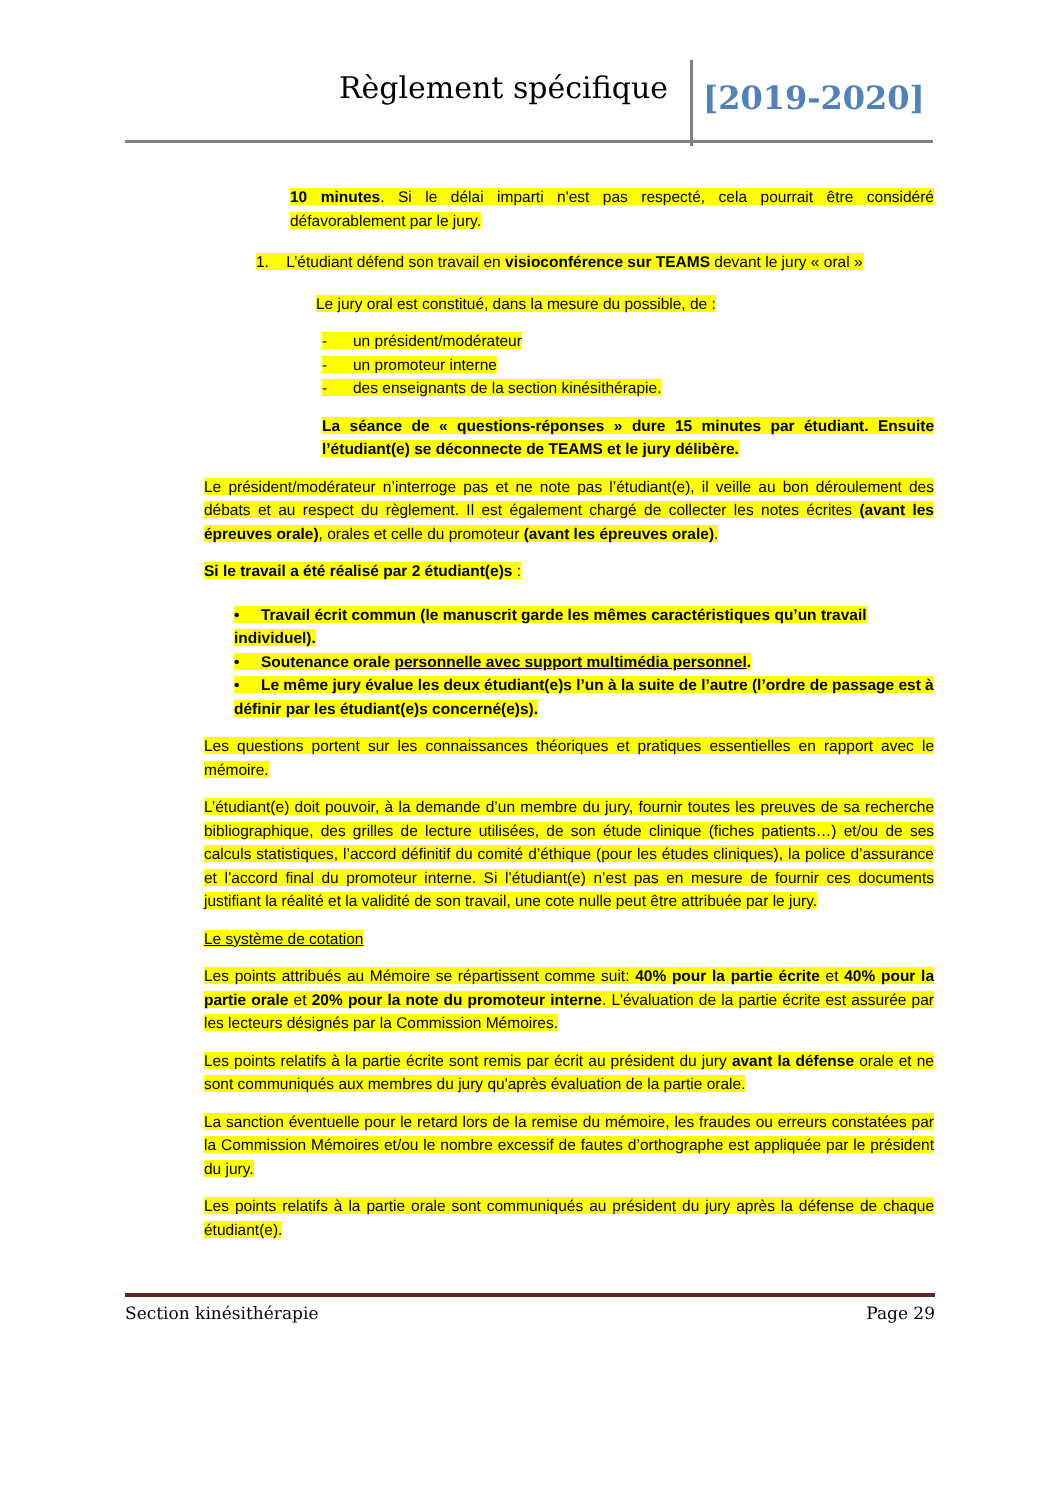Règlement spécifique [2019-2020]
10 minutes. Si le délai imparti n'est pas respecté, cela pourrait être considéré défavorablement par le jury.
1. L’étudiant défend son travail en visioconférence sur TEAMS devant le jury « oral »
Le jury oral est constitué, dans la mesure du possible, de :
- un président/modérateur
- un promoteur interne
- des enseignants de la section kinésithérapie.
La séance de « questions-réponses » dure 15 minutes par étudiant. Ensuite l’étudiant(e) se déconnecte de TEAMS et le jury délibère.
Le président/modérateur n’interroge pas et ne note pas l’étudiant(e), il veille au bon déroulement des débats et au respect du règlement. Il est également chargé de collecter les notes écrites (avant les épreuves orale), orales et celle du promoteur (avant les épreuves orale).
Si le travail a été réalisé par 2 étudiant(e)s :
• Travail écrit commun (le manuscrit garde les mêmes caractéristiques qu’un travail individuel).
• Soutenance orale personnelle avec support multimédia personnel.
• Le même jury évalue les deux étudiant(e)s l’un à la suite de l’autre (l’ordre de passage est à définir par les étudiant(e)s concerné(e)s).
Les questions portent sur les connaissances théoriques et pratiques essentielles en rapport avec le mémoire.
L’étudiant(e) doit pouvoir, à la demande d’un membre du jury, fournir toutes les preuves de sa recherche bibliographique, des grilles de lecture utilisées, de son étude clinique (fiches patients…) et/ou de ses calculs statistiques, l’accord définitif du comité d’éthique (pour les études cliniques), la police d’assurance et l’accord final du promoteur interne. Si l’étudiant(e) n’est pas en mesure de fournir ces documents justifiant la réalité et la validité de son travail, une cote nulle peut être attribuée par le jury.
Le système de cotation
Les points attribués au Mémoire se répartissent comme suit: 40% pour la partie écrite et 40% pour la partie orale et 20% pour la note du promoteur interne. L'évaluation de la partie écrite est assurée par les lecteurs désignés par la Commission Mémoires.
Les points relatifs à la partie écrite sont remis par écrit au président du jury avant la défense orale et ne sont communiqués aux membres du jury qu'après évaluation de la partie orale.
La sanction éventuelle pour le retard lors de la remise du mémoire, les fraudes ou erreurs constatées par la Commission Mémoires et/ou le nombre excessif de fautes d’orthographe est appliquée par le président du jury.
Les points relatifs à la partie orale sont communiqués au président du jury après la défense de chaque étudiant(e).
Section kinésithérapie Page 29